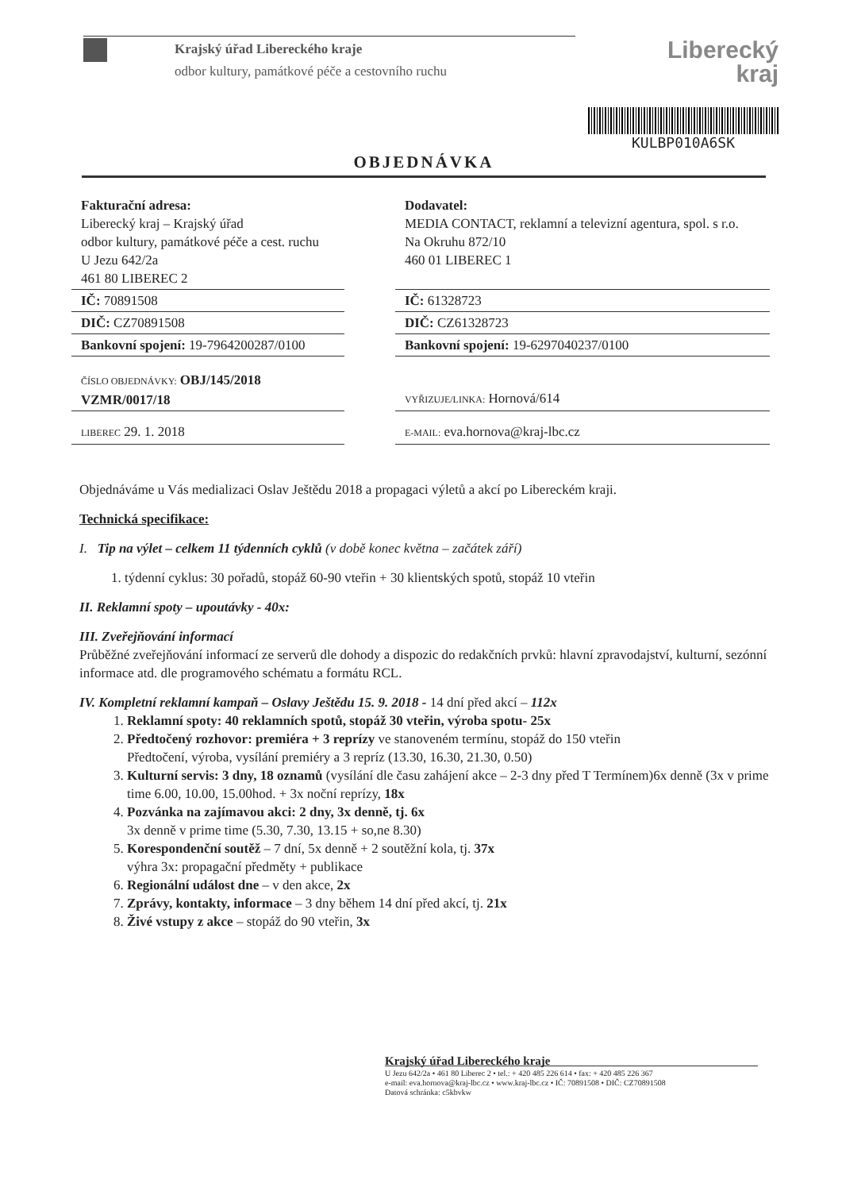Krajský úřad Libereckého kraje
odbor kultury, památkové péče a cestovního ruchu
Liberecký
kraj
KULBP010A6SK
OBJEDNÁVKA
| Fakturační adresa: Liberecký kraj – Krajský úřad odbor kultury, památkové péče a cest. ruchu U Jezu 642/2a 461 80 LIBEREC 2 | | Dodavatel: MEDIA CONTACT, reklamní a televizní agentura, spol. s r.o. Na Okruhu 872/10 460 01 LIBEREC 1 |
| IČ: 70891508 | | IČ: 61328723 |
| DIČ: CZ70891508 | | DIČ: CZ61328723 |
| Bankovní spojení: 19-7964200287/0100 | | Bankovní spojení: 19-6297040237/0100 |
| ČÍSLO OBJEDNÁVKY: OBJ/145/2018 VZMR/0017/18 | | VYŘIZUJE/LINKA: Hornová/614 |
| LIBEREC 29. 1. 2018 | | E-MAIL: eva.hornova@kraj-lbc.cz |
Objednáváme u Vás medializaci Oslav Ještědu 2018 a propagaci výletů a akcí po Libereckém kraji.
Technická specifikace:
I. Tip na výlet – celkem 11 týdenních cyklů (v době konec května – začátek září)
1. týdenní cyklus: 30 pořadů, stopáž 60-90 vteřin + 30 klientských spotů, stopáž 10 vteřin
II. Reklamní spoty – upoutávky - 40x:
III. Zveřejňování informací
Průběžné zveřejňování informací ze serverů dle dohody a dispozic do redakčních prvků: hlavní zpravodajství, kulturní, sezónní informace atd. dle programového schématu a formátu RCL.
IV. Kompletní reklamní kampaň – Oslavy Ještědu 15. 9. 2018 - 14 dní před akcí – 112x
1. Reklamní spoty: 40 reklamních spotů, stopáž 30 vteřin, výroba spotu- 25x
2. Předtočený rozhovor: premiéra + 3 reprízy ve stanoveném termínu, stopáž do 150 vteřin
Předtočení, výroba, vysílání premiéry a 3 repríz (13.30, 16.30, 21.30, 0.50)
3. Kulturní servis: 3 dny, 18 oznamů (vysílání dle času zahájení akce – 2-3 dny před T Termínem)6x denně (3x v prime time 6.00, 10.00, 15.00hod. + 3x noční reprízy, 18x
4. Pozvánka na zajímavou akci: 2 dny, 3x denně, tj. 6x
3x denně v prime time (5.30, 7.30, 13.15 + so,ne 8.30)
5. Korespondenční soutěž – 7 dní, 5x denně + 2 soutěžní kola, tj. 37x
výhra 3x: propagační předměty + publikace
6. Regionální událost dne – v den akce, 2x
7. Zprávy, kontakty, informace – 3 dny během 14 dní před akcí, tj. 21x
8. Živé vstupy z akce – stopáž do 90 vteřin, 3x
Krajský úřad Libereckého kraje
U Jezu 642/2a • 461 80 Liberec 2 • tel.: + 420 485 226 614 • fax: + 420 485 226 367
e-mail: eva.hornova@kraj-lbc.cz • www.kraj-lbc.cz • IČ: 70891508 • DIČ: CZ70891508
Datová schránka: c5kbvkw